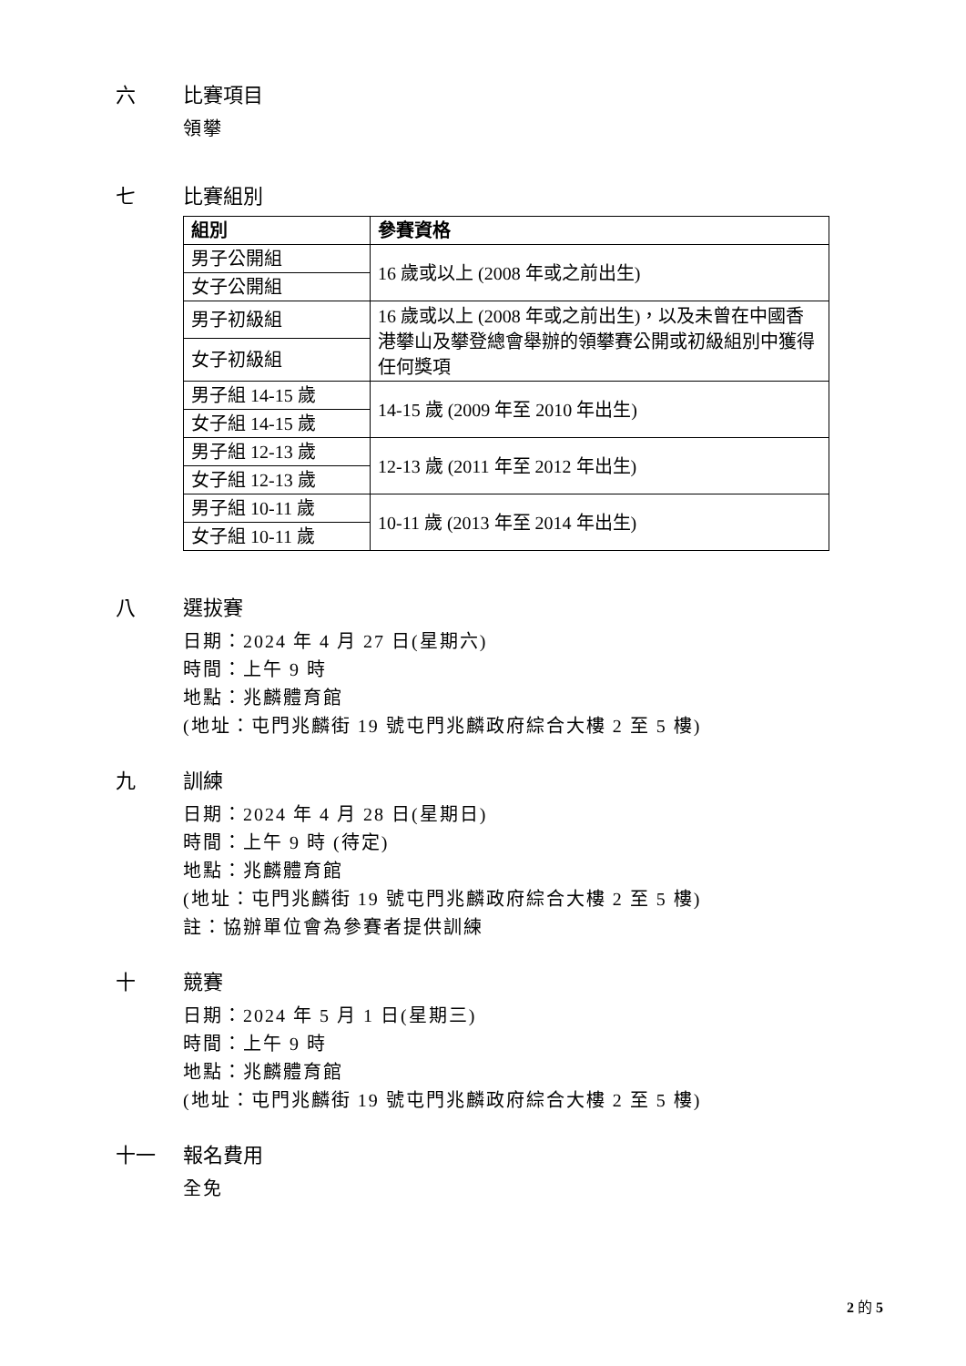六 比賽項目
領攀
七 比賽組別
| 組別 | 參賽資格 |
| --- | --- |
| 男子公開組 | 16 歲或以上 (2008 年或之前出生) |
| 女子公開組 | |
| 男子初級組 | 16 歲或以上 (2008 年或之前出生)，以及未曾在中國香港攀山及攀登總會舉辦的領攀賽公開或初級組別中獲得任何獎項 |
| 女子初級組 | |
| 男子組 14-15 歲 | 14-15 歲 (2009 年至 2010 年出生) |
| 女子組 14-15 歲 | |
| 男子組 12-13 歲 | 12-13 歲 (2011 年至 2012 年出生) |
| 女子組 12-13 歲 | |
| 男子組 10-11 歲 | 10-11 歲 (2013 年至 2014 年出生) |
| 女子組 10-11 歲 | |
八 選拔賽
日期：2024 年 4 月 27 日(星期六)
時間：上午 9 時
地點：兆麟體育館
(地址：屯門兆麟街 19 號屯門兆麟政府綜合大樓 2 至 5 樓)
九 訓練
日期：2024 年 4 月 28 日(星期日)
時間：上午 9 時 (待定)
地點：兆麟體育館
(地址：屯門兆麟街 19 號屯門兆麟政府綜合大樓 2 至 5 樓)
註：協辦單位會為參賽者提供訓練
十 競賽
日期：2024 年 5 月 1 日(星期三)
時間：上午 9 時
地點：兆麟體育館
(地址：屯門兆麟街 19 號屯門兆麟政府綜合大樓 2 至 5 樓)
十一 報名費用
全免
2 的 5